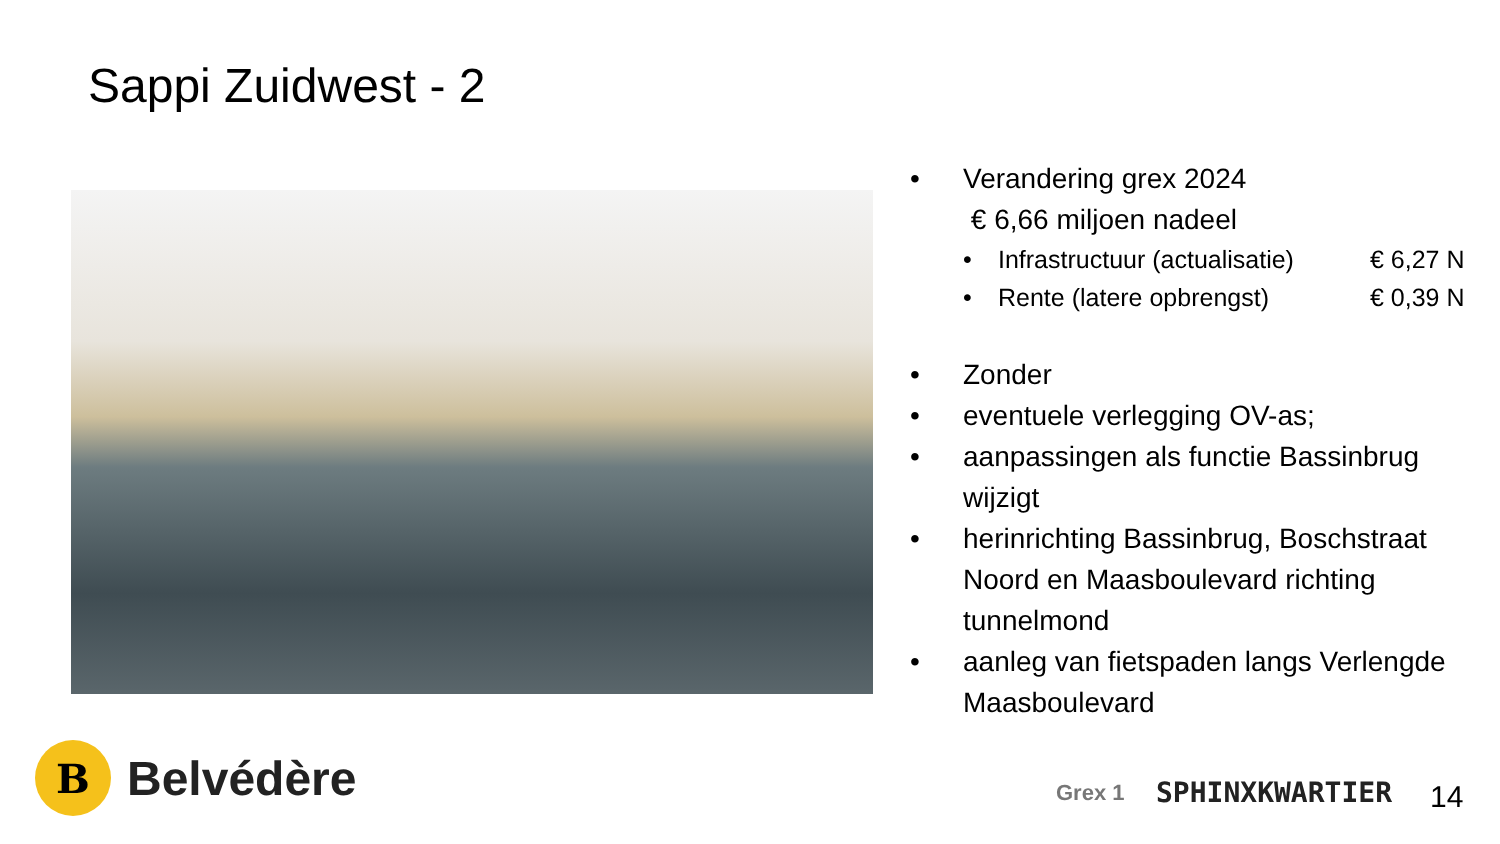Sappi Zuidwest - 2
• Verandering grex 2024
€ 6,66 miljoen nadeel
• Infrastructuur (actualisatie) € 6,27 N
• Rente (latere opbrengst) € 0,39 N
• Zonder
• eventuele verlegging OV-as;
• aanpassingen als functie Bassinbrug wijzigt
• herinrichting Bassinbrug, Boschstraat Noord en Maasboulevard richting tunnelmond
• aanleg van fietspaden langs Verlengde Maasboulevard
B
Belvédère
Grex 1 SPHINXKWARTIER 14